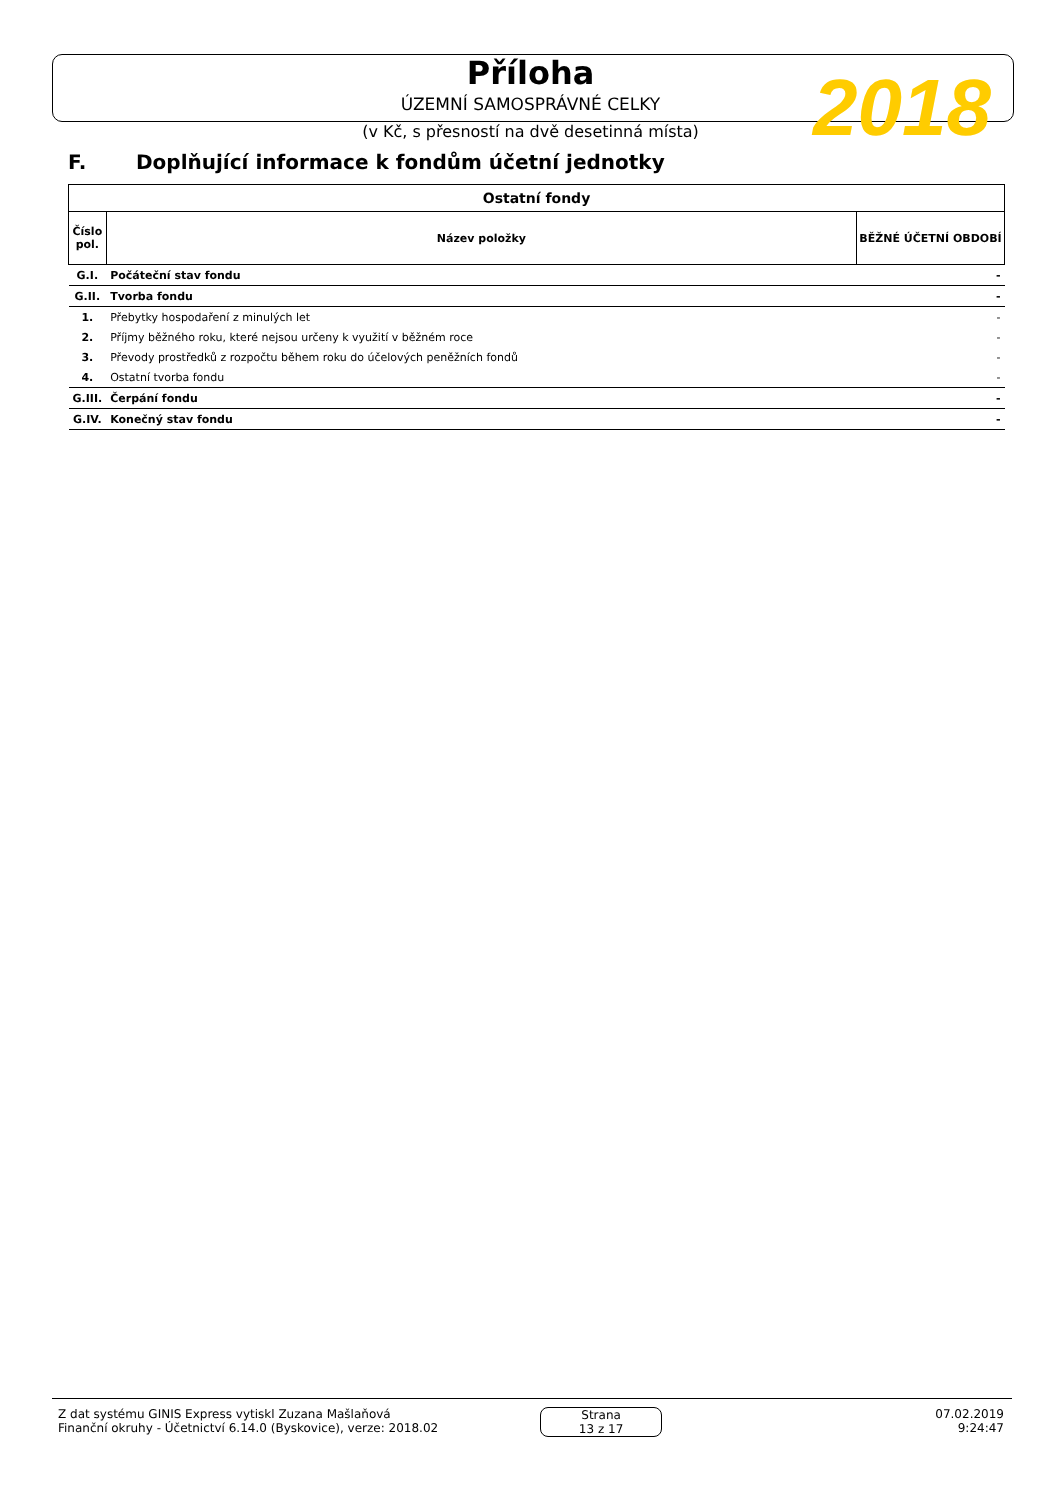Příloha
ÚZEMNÍ SAMOSPRÁVNÉ CELKY
(v Kč, s přesností na dvě desetinná místa)
2018
F. Doplňující informace k fondům účetní jednotky
| Ostatní fondy | | |
| --- | --- | --- |
| Číslo pol. | Název položky | BĚŽNÉ ÚČETNÍ OBDOBÍ |
| G.I. | Počáteční stav fondu | - |
| G.II. | Tvorba fondu | - |
| 1. | Přebytky hospodaření z minulých let | - |
| 2. | Příjmy běžného roku, které nejsou určeny k využití v běžném roce | - |
| 3. | Převody prostředků z rozpočtu během roku do účelových peněžních fondů | - |
| 4. | Ostatní tvorba fondu | - |
| G.III. | Čerpání fondu | - |
| G.IV. | Konečný stav fondu | - |
Z dat systému GINIS Express vytiskl Zuzana Mašlaňová
Finanční okruhy - Účetnictví 6.14.0 (Byskovice), verze: 2018.02
Strana
13 z 17
07.02.2019
9:24:47